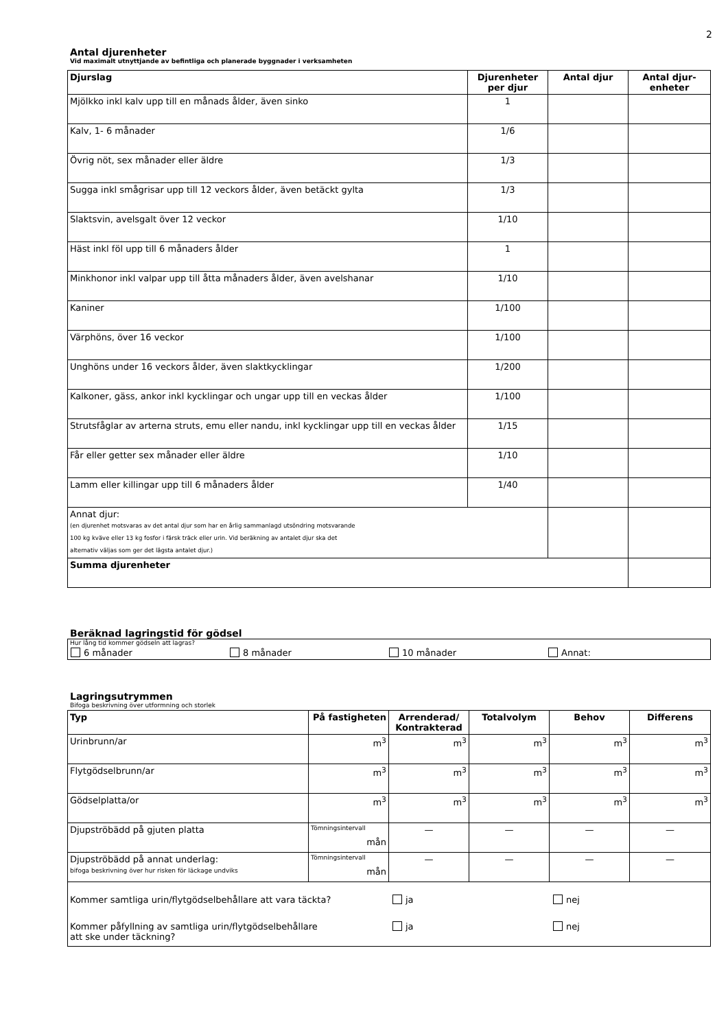2
Antal djurenheter
Vid maximalt utnyttjande av befintliga och planerade byggnader i verksamheten
| Djurslag | Djurenheter per djur | Antal djur | Antal djur-enheter |
| --- | --- | --- | --- |
| Mjölkko inkl kalv upp till en månads ålder, även sinko | 1 | | |
| Kalv, 1- 6 månader | 1/6 | | |
| Övrig nöt, sex månader eller äldre | 1/3 | | |
| Sugga inkl smågrisar upp till 12 veckors ålder, även betäckt gylta | 1/3 | | |
| Slaktsvin, avelsgalt över 12 veckor | 1/10 | | |
| Häst inkl föl upp till 6 månaders ålder | 1 | | |
| Minkhonor inkl valpar upp till åtta månaders ålder, även avelshanar | 1/10 | | |
| Kaniner | 1/100 | | |
| Värphöns, över 16 veckor | 1/100 | | |
| Unghöns under 16 veckors ålder, även slaktkycklingar | 1/200 | | |
| Kalkoner, gäss, ankor inkl kycklingar och ungar upp till en veckas ålder | 1/100 | | |
| Strutsfåglar av arterna struts, emu eller nandu, inkl kycklingar upp till en veckas ålder | 1/15 | | |
| Får eller getter sex månader eller äldre | 1/10 | | |
| Lamm eller killingar upp till 6 månaders ålder | 1/40 | | |
| Annat djur: (en djurenhet motsvaras av det antal djur som har en årlig sammanlagd utsöndring motsvarande 100 kg kväve eller 13 kg fosfor i färsk träck eller urin. Vid beräkning av antalet djur ska det alternativ väljas som ger det lägsta antalet djur.) | | | |
| Summa djurenheter | | | |
Beräknad lagringstid för gödsel
Hur lång tid kommer gödseln att lagras?
6 månader 8 månader 10 månader Annat:
Lagringsutrymmen
Bifoga beskrivning över utformning och storlek
| Typ | På fastigheten | Arrenderad/ Kontrakterad | Totalvolym | Behov | Differens |
| --- | --- | --- | --- | --- | --- |
| Urinbrunn/ar | m<sup>3</sup> | m<sup>3</sup> | m<sup>3</sup> | m<sup>3</sup> | m<sup>3</sup> |
| Flytgödselbrunn/ar | m<sup>3</sup> | m<sup>3</sup> | m<sup>3</sup> | m<sup>3</sup> | m<sup>3</sup> |
| Gödselplatta/or | m<sup>3</sup> | m<sup>3</sup> | m<sup>3</sup> | m<sup>3</sup> | m<sup>3</sup> |
| Djupströbädd på gjuten platta | Tömningsintervall mån | — | — | — | — |
| Djupströbädd på annat underlag: bifoga beskrivning över hur risken för läckage undviks | Tömningsintervall mån | — | — | — | — |
| Kommer samtliga urin/flytgödselbehållare att vara täckta? ja nej Kommer påfyllning av samtliga urin/flytgödselbehållare att ske under täckning? ja nej | | | | | |